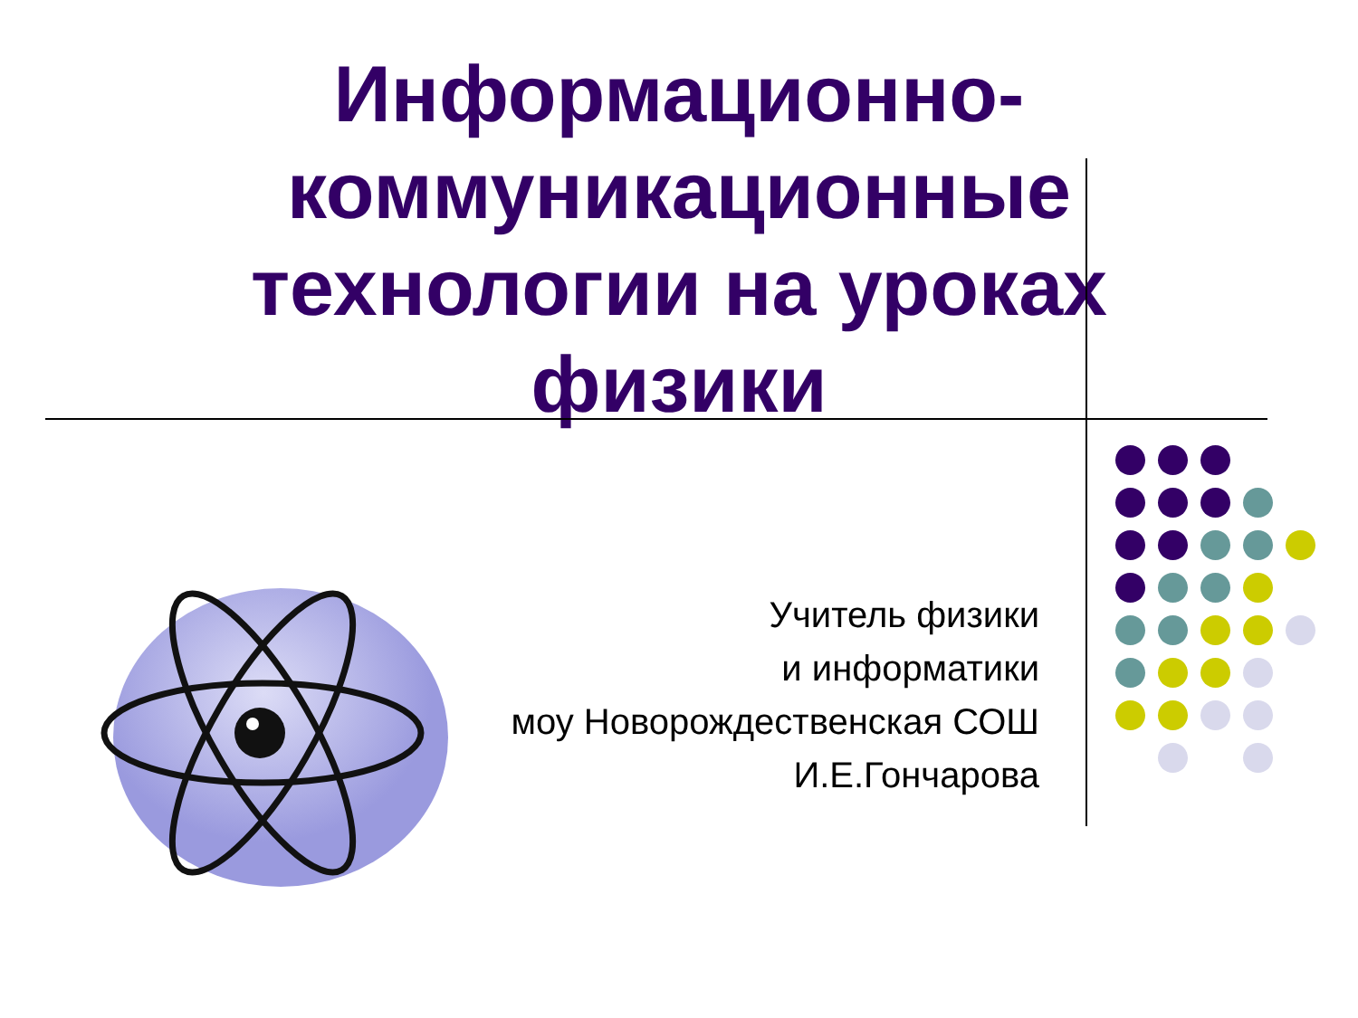Информационно-
коммуникационные
технологии на уроках
физики
Учитель физики
и информатики
моу Новорождественская СОШ
И.Е.Гончарова